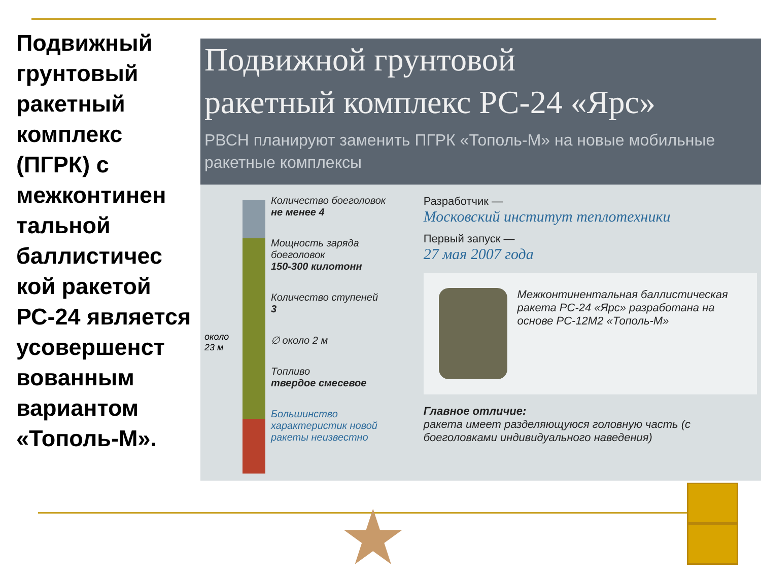Подвижный грунтовый ракетный комплекс (ПГРК) с межконтинен тальной баллистичес кой ракетой РС-24 является усовершенст вованным вариантом «Тополь-М».
Подвижной грунтовой
ракетный комплекс РС-24 «Ярс»
РВСН планируют заменить ПГРК «Тополь-М» на новые мобильные ракетные комплексы
около
23 м
Количество боеголовок
не менее 4
Мощность заряда боеголовок
150-300 килотонн
Количество ступеней
3
∅ около 2 м
Топливо
твердое смесевое
Большинство характеристик новой ракеты неизвестно
Разработчик —
Московский институт теплотехники
Первый запуск —
27 мая 2007 года
Межконтинентальная баллистическая ракета РС-24 «Ярс» разработана на основе РС-12М2 «Тополь-М»
Главное отличие:
ракета имеет разделяющуюся головную часть (с боеголовками индивидуального наведения)
★